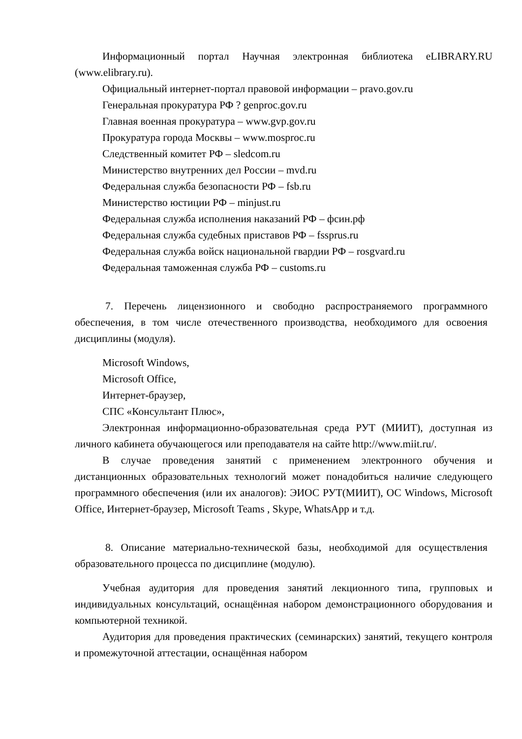Информационный портал Научная электронная библиотека eLIBRARY.RU (www.elibrary.ru).
Официальный интернет-портал правовой информации – pravo.gov.ru
Генеральная прокуратура РФ ? genproc.gov.ru
Главная военная прокуратура – www.gvp.gov.ru
Прокуратура города Москвы – www.mosproc.ru
Следственный комитет РФ – sledcom.ru
Министерство внутренних дел России – mvd.ru
Федеральная служба безопасности РФ – fsb.ru
Министерство юстиции РФ – minjust.ru
Федеральная служба исполнения наказаний РФ – фсин.рф
Федеральная служба судебных приставов РФ – fssprus.ru
Федеральная служба войск национальной гвардии РФ – rosgvard.ru
Федеральная таможенная служба РФ – customs.ru
7. Перечень лицензионного и свободно распространяемого программного обеспечения, в том числе отечественного производства, необходимого для освоения дисциплины (модуля).
Microsoft Windows,
Microsoft Office,
Интернет-браузер,
СПС «Консультант Плюс»,
Электронная информационно-образовательная среда РУТ (МИИТ), доступная из личного кабинета обучающегося или преподавателя на сайте http://www.miit.ru/.
В случае проведения занятий с применением электронного обучения и дистанционных образовательных технологий может понадобиться наличие следующего программного обеспечения (или их аналогов): ЭИОС РУТ(МИИТ), ОС Windows, Microsoft Office, Интернет-браузер, Microsoft Teams , Skype, WhatsApp и т.д.
8. Описание материально-технической базы, необходимой для осуществления образовательного процесса по дисциплине (модулю).
Учебная аудитория для проведения занятий лекционного типа, групповых и индивидуальных консультаций, оснащённая набором демонстрационного оборудования и компьютерной техникой.
Аудитория для проведения практических (семинарских) занятий, текущего контроля и промежуточной аттестации, оснащённая набором